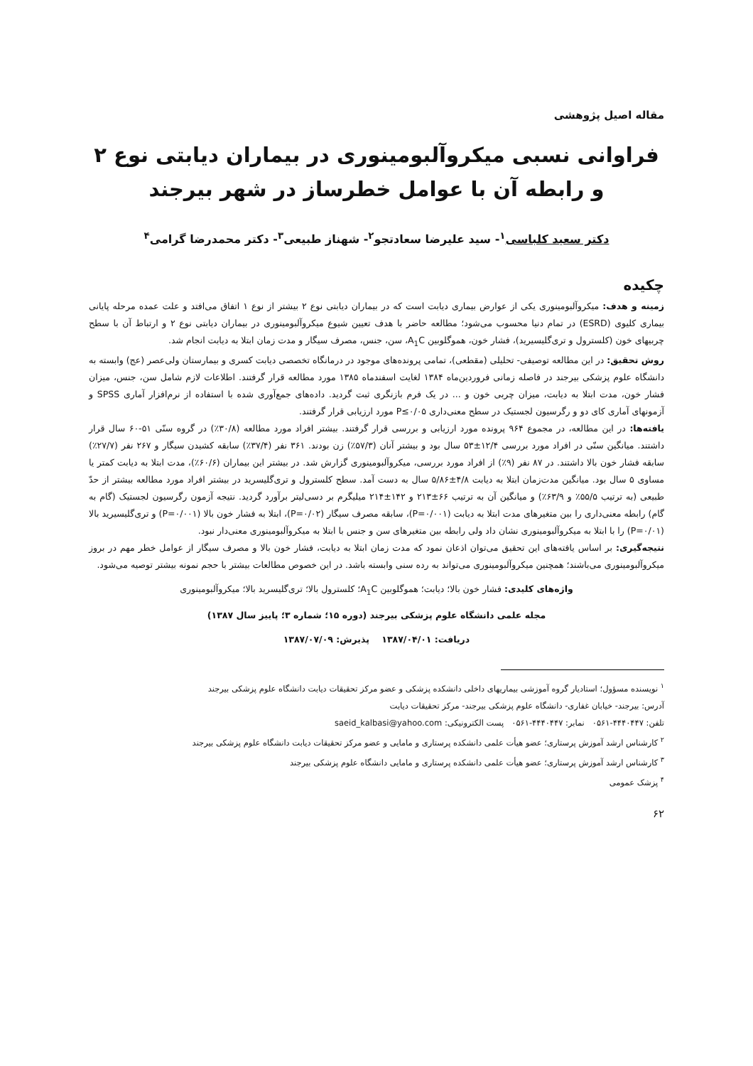مقاله اصیل پژوهشی
فراوانی نسبی میکروآلبومینوری در بیماران دیابتی نوع ۲
و رابطه آن با عوامل خطرساز در شهر بیرجند
دکتر سعید کلباسی<sup>۱</sup>- سید علیرضا سعادتجو<sup>۲</sup>- شهناز طبیعی<sup>۳</sup>- دکتر محمدرضا گرامی<sup>۴</sup>
چکیده
زمینه و هدف: میکروآلبومینوری یکی از عوارض بیماری دیابت است که در بیماران دیابتی نوع ۲ بیشتر از نوع ۱ اتفاق می‌افتد و علت عمده مرحله پایانی بیماری کلیوی (ESRD) در تمام دنیا محسوب می‌شود؛ مطالعه حاضر با هدف تعیین شیوع میکروآلبومینوری در بیماران دیابتی نوع ۲ و ارتباط آن با سطح چربیهای خون (کلسترول و تری‌گلیسیرید)، فشار خون، هموگلوبین A<sub>1</sub>C، سن، جنس، مصرف سیگار و مدت زمان ابتلا به دیابت انجام شد.
روش تحقیق: در این مطالعه توصیفی- تحلیلی (مقطعی)، تمامی پرونده‌های موجود در درمانگاه تخصصی دیابت کسری و بیمارستان ولی‌عصر (عج) وابسته به دانشگاه علوم پزشکی بیرجند در فاصله زمانی فروردین‌ماه ۱۳۸۴ لغایت اسفندماه ۱۳۸۵ مورد مطالعه قرار گرفتند. اطلاعات لازم شامل سن، جنس، میزان فشار خون، مدت ابتلا به دیابت، میزان چربی خون و ... در یک فرم بازنگری ثبت گردید. داده‌های جمع‌آوری شده با استفاده از نرم‌افزار آماری SPSS و آزمونهای آماری کای دو و رگرسیون لجستیک در سطح معنی‌داری P≤۰/۰۵ مورد ارزیابی قرار گرفتند.
یافته‌ها: در این مطالعه، در مجموع ۹۶۴ پرونده مورد ارزیابی و بررسی قرار گرفتند. بیشتر افراد مورد مطالعه (۳۰/۸٪) در گروه سنّی ۵۱-۶۰ سال قرار داشتند. میانگین سنّی در افراد مورد بررسی ۱۲/۴±۵۳ سال بود و بیشتر آنان (۵۷/۳٪) زن بودند. ۳۶۱ نفر (۳۷/۴٪) سابقه کشیدن سیگار و ۲۶۷ نفر (۲۷/۷٪) سابقه فشار خون بالا داشتند. در ۸۷ نفر (۹٪) از افراد مورد بررسی، میکروآلبومینوری گزارش شد. در بیشتر این بیماران (۶۰/۶٪)، مدت ابتلا به دیابت کمتر یا مساوی ۵ سال بود. میانگین مدت‌زمان ابتلا به دیابت ۴/۸±۵/۸۶ سال به دست آمد. سطح کلسترول و تری‌گلیسرید در بیشتر افراد مورد مطالعه بیشتر از حدّ طبیعی (به ترتیب ۵۵/۵٪ و ۶۳/۹٪) و میانگین آن به ترتیب ۶۶±۲۱۳ و ۱۴۲±۲۱۴ میلیگرم بر دسی‌لیتر برآورد گردید. نتیجه آزمون رگرسیون لجستیک (گام به گام) رابطه معنی‌داری را بین متغیرهای مدت ابتلا به دیابت (P=۰/۰۰۱)، سابقه مصرف سیگار (P=۰/۰۲)، ابتلا به فشار خون بالا (P=۰/۰۰۱) و تری‌گلیسیرید بالا (P=۰/۰۱) را با ابتلا به میکروآلبومینوری نشان داد ولی رابطه بین متغیرهای سن و جنس با ابتلا به میکروآلبومینوری معنی‌دار نبود.
نتیجه‌گیری: بر اساس یافته‌های این تحقیق می‌توان اذعان نمود که مدت زمان ابتلا به دیابت، فشار خون بالا و مصرف سیگار از عوامل خطر مهم در بروز میکروآلبومینوری می‌باشند؛ همچنین میکروآلبومینوری می‌تواند به رده سنی وابسته باشد. در این خصوص مطالعات بیشتر با حجم نمونه بیشتر توصیه می‌شود.
واژه‌های کلیدی: فشار خون بالا؛ دیابت؛ هموگلوبین A<sub>1</sub>C؛ کلسترول بالا؛ تری‌گلیسرید بالا؛ میکروآلبومینوری
مجله علمی دانشگاه علوم پزشکی بیرجند (دوره ۱۵؛ شماره ۳؛ پاییز سال ۱۳۸۷)
دریافت: ۱۳۸۷/۰۴/۰۱ پذیرش: ۱۳۸۷/۰۷/۰۹
<sup>۱</sup> نویسنده مسؤول؛ استادیار گروه آموزشی بیماریهای داخلی دانشکده پزشکی و عضو مرکز تحقیقات دیابت دانشگاه علوم پزشکی بیرجند
آدرس: بیرجند- خیابان غفاری- دانشگاه علوم پزشکی بیرجند- مرکز تحقیقات دیابت
تلفن: ۴۴۴۰۴۴۷-۰۵۶۱ نمابر: ۴۴۴۰۴۴۷-۰۵۶۱ پست الکترونیکی: saeid_kalbasi@yahoo.com
<sup>۲</sup> کارشناس ارشد آموزش پرستاری؛ عضو هیأت علمی دانشکده پرستاری و مامایی و عضو مرکز تحقیقات دیابت دانشگاه علوم پزشکی بیرجند
<sup>۳</sup> کارشناس ارشد آموزش پرستاری؛ عضو هیأت علمی دانشکده پرستاری و مامایی دانشگاه علوم پزشکی بیرجند
<sup>۴</sup> پزشک عمومی
۶۲